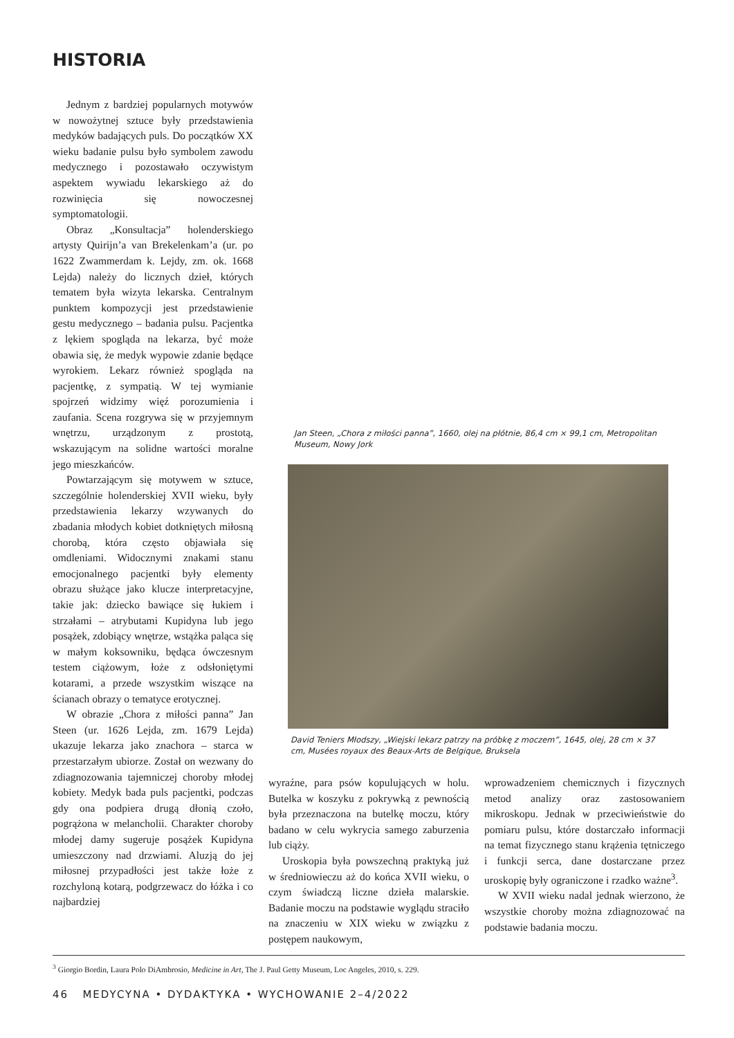HISTORIA
Jednym z bardziej popularnych motywów w nowożytnej sztuce były przedstawienia medyków badających puls. Do początków XX wieku badanie pulsu było symbolem zawodu medycznego i pozostawało oczywistym aspektem wywiadu lekarskiego aż do rozwinięcia się nowoczesnej symptomatologii.
Obraz „Konsultacja” holenderskiego artysty Quirijn’a van Brekelenkam’a (ur. po 1622 Zwammerdam k. Lejdy, zm. ok. 1668 Lejda) należy do licznych dzieł, których tematem była wizyta lekarska. Centralnym punktem kompozycji jest przedstawienie gestu medycznego – badania pulsu. Pacjentka z lękiem spogląda na lekarza, być może obawia się, że medyk wypowie zdanie będące wyrokiem. Lekarz również spogląda na pacjentkę, z sympatią. W tej wymianie spojrzeń widzimy więź porozumienia i zaufania. Scena rozgrywa się w przyjemnym wnętrzu, urządzonym z prostotą, wskazującym na solidne wartości moralne jego mieszkańców.
Powtarzającym się motywem w sztuce, szczególnie holenderskiej XVII wieku, były przedstawienia lekarzy wzywanych do zbadania młodych kobiet dotkniętych miłosną chorobą, która często objawiała się omdleniami. Widocznymi znakami stanu emocjonalnego pacjentki były elementy obrazu służące jako klucze interpretacyjne, takie jak: dziecko bawiące się łukiem i strzałami – atrybutami Kupidyna lub jego posążek, zdobiący wnętrze, wstążka paląca się w małym koksowniku, będąca ówczesnym testem ciążowym, łoże z odsłoniętymi kotarami, a przede wszystkim wiszące na ścianach obrazy o tematyce erotycznej.
W obrazie „Chora z miłości panna” Jan Steen (ur. 1626 Lejda, zm. 1679 Lejda) ukazuje lekarza jako znachora – starca w przestarzałym ubiorze. Został on wezwany do zdiagnozowania tajemniczej choroby młodej kobiety. Medyk bada puls pacjentki, podczas gdy ona podpiera drugą dłonią czoło, pogrążona w melancholii. Charakter choroby młodej damy sugeruje posążek Kupidyna umieszczony nad drzwiami. Aluzją do jej miłosnej przypadłości jest także łoże z rozchyloną kotarą, podgrzewacz do łóżka i co najbardziej
Jan Steen, „Chora z miłości panna”, 1660, olej na płótnie, 86,4 cm × 99,1 cm, Metropolitan Museum, Nowy Jork
David Teniers Młodszy, „Wiejski lekarz patrzy na próbkę z moczem”, 1645, olej, 28 cm × 37 cm, Musées royaux des Beaux-Arts de Belgique, Bruksela
wyraźne, para psów kopulujących w holu. Butelka w koszyku z pokrywką z pewnością była przeznaczona na butelkę moczu, który badano w celu wykrycia samego zaburzenia lub ciąży.
Uroskopia była powszechną praktyką już w średniowieczu aż do końca XVII wieku, o czym świadczą liczne dzieła malarskie. Badanie moczu na podstawie wyglądu straciło na znaczeniu w XIX wieku w związku z postępem naukowym,
wprowadzeniem chemicznych i fizycznych metod analizy oraz zastosowaniem mikroskopu. Jednak w przeciwieństwie do pomiaru pulsu, które dostarczało informacji na temat fizycznego stanu krążenia tętniczego i funkcji serca, dane dostarczane przez uroskopię były ograniczone i rzadko ważne<sup>3</sup>.
W XVII wieku nadal jednak wierzono, że wszystkie choroby można zdiagnozować na podstawie badania moczu.
<sup>3</sup> Giorgio Bordin, Laura Polo DiAmbrosio, Medicine in Art, The J. Paul Getty Museum, Loc Angeles, 2010, s. 229.
46 MEDYCYNA • DYDAKTYKA • WYCHOWANIE 2–4/2022